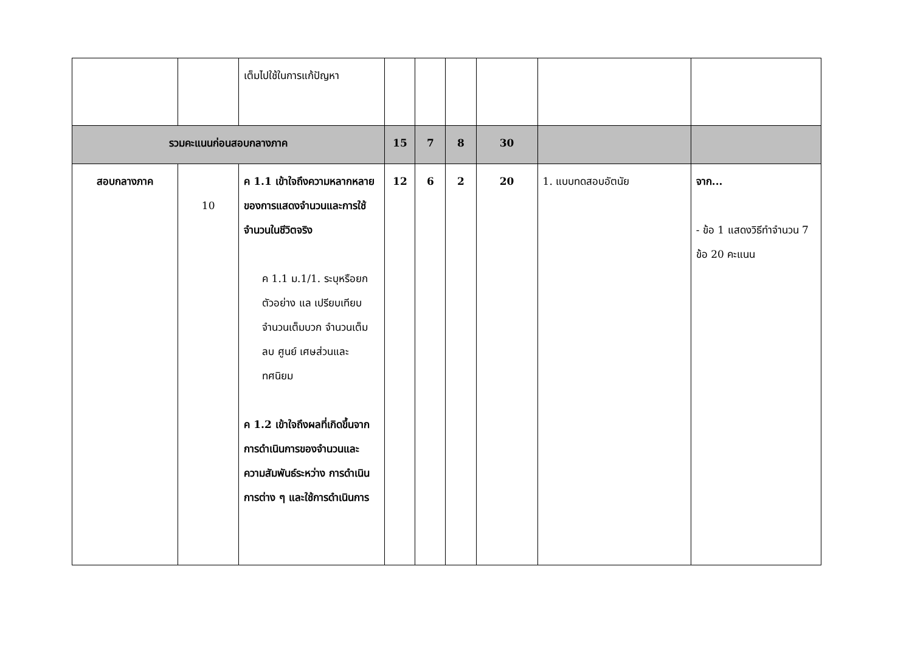| | | เต็มไปใช้ในการแก้ปัญหา | | | | | | |
| รวมคะแนนก่อนสอบกลางภาค | | | 15 | 7 | 8 | 30 | | |
| สอบกลางภาค | 10 | ค 1.1 เข้าใจถึงความหลากหลายของการแสดงจำนวนและการใช้จำนวนในชีวิตจริง ค 1.1 ม.1/1. ระบุหรือยกตัวอย่าง แล เปรียบเทียบ จำนวนเต็มบวก จำนวนเต็มลบ ศูนย์ เศษส่วนและทศนิยม ค 1.2 เข้าใจถึงผลที่เกิดขึ้นจากการดำเนินการของจำนวนและความสัมพันธ์ระหว่าง การดำเนินการต่าง ๆ และใช้การดำเนินการ | 12 | 6 | 2 | 20 | 1. แบบทดสอบอัตนัย | จาก... - ข้อ 1 แสดงวิธีทำจำนวน 7 ข้อ 20 คะแนน |